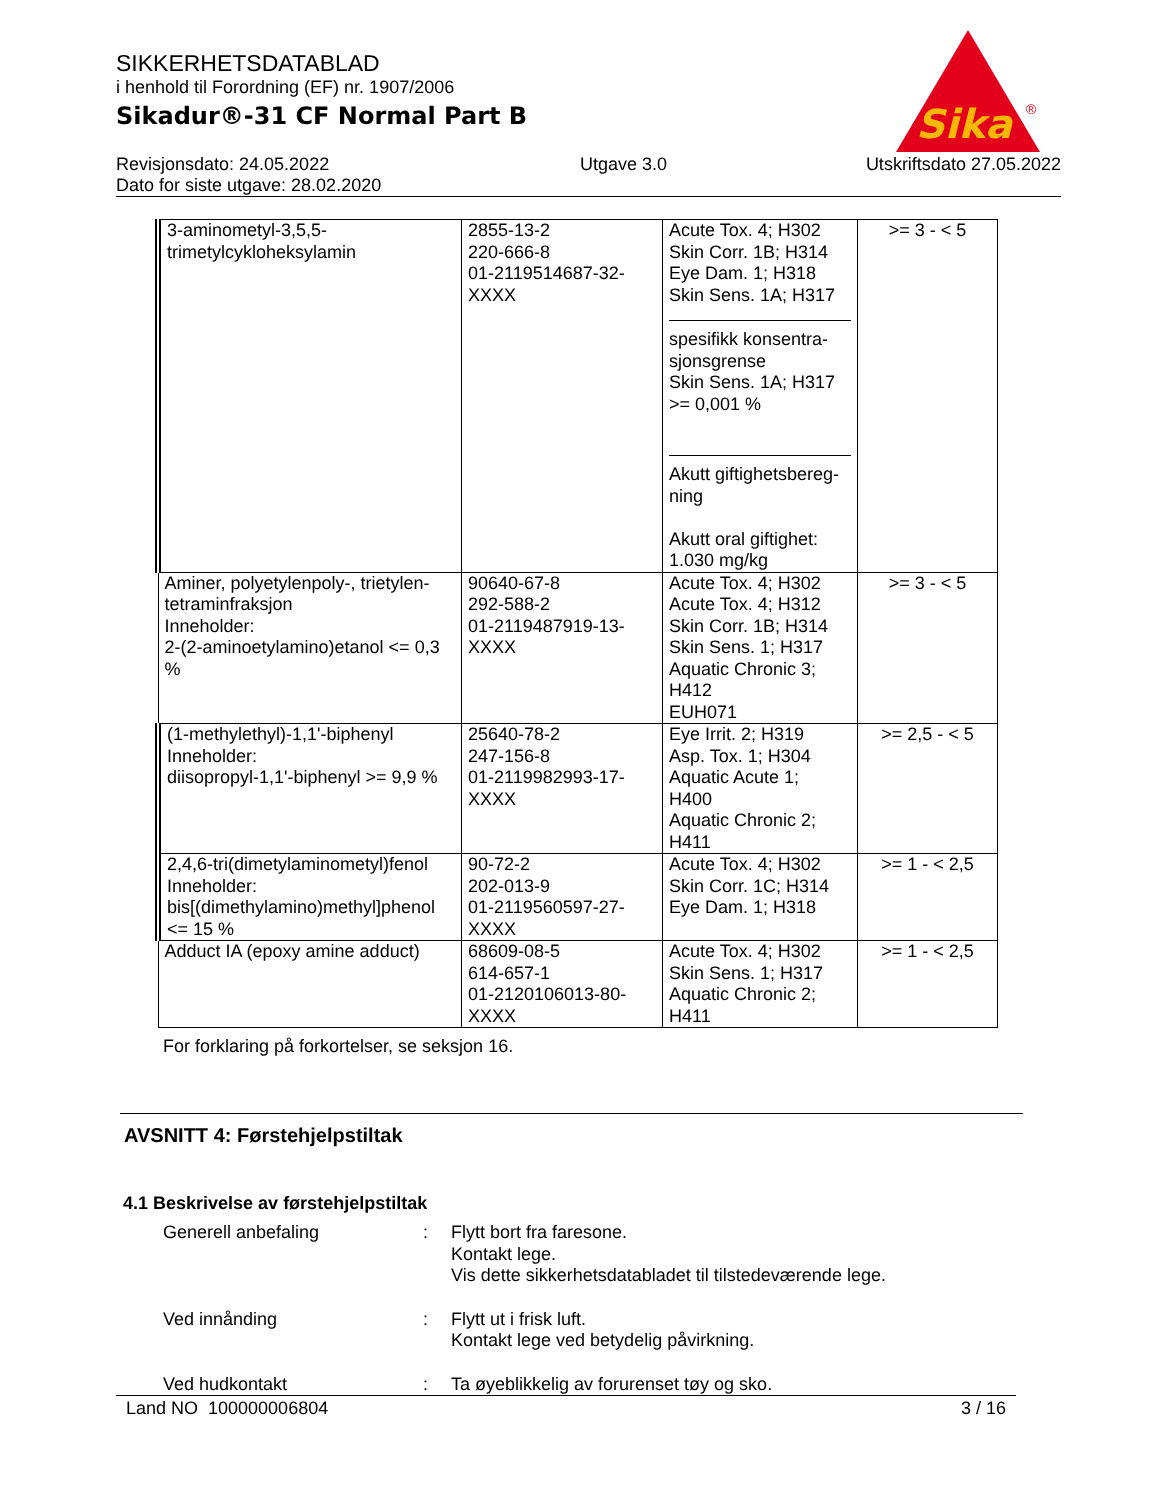Sika
®
SIKKERHETSDATABLAD
i henhold til Forordning (EF) nr. 1907/2006
Sikadur®-31 CF Normal Part B
Revisjonsdato: 24.05.2022
Dato for siste utgave: 28.02.2020
Utgave 3.0 Utskriftsdato 27.05.2022
| 3-aminometyl-3,5,5- trimetylcykloheksylamin | 2855-13-2 220-666-8 01-2119514687-32- XXXX | Acute Tox. 4; H302 Skin Corr. 1B; H314 Eye Dam. 1; H318 Skin Sens. 1A; H317 spesifikk konsentra- sjonsgrense Skin Sens. 1A; H317 >= 0,001 % Akutt giftighetsbereg- ning Akutt oral giftighet: 1.030 mg/kg | >= 3 - < 5 |
| Aminer, polyetylenpoly-, trietylen-tetraminfraksjon Inneholder: 2-(2-aminoetylamino)etanol <= 0,3 % | 90640-67-8 292-588-2 01-2119487919-13- XXXX | Acute Tox. 4; H302 Acute Tox. 4; H312 Skin Corr. 1B; H314 Skin Sens. 1; H317 Aquatic Chronic 3; H412 EUH071 | >= 3 - < 5 |
| (1-methylethyl)-1,1'-biphenyl Inneholder: diisopropyl-1,1'-biphenyl >= 9,9 % | 25640-78-2 247-156-8 01-2119982993-17- XXXX | Eye Irrit. 2; H319 Asp. Tox. 1; H304 Aquatic Acute 1; H400 Aquatic Chronic 2; H411 | >= 2,5 - < 5 |
| 2,4,6-tri(dimetylaminometyl)fenol Inneholder: bis[(dimethylamino)methyl]phenol <= 15 % | 90-72-2 202-013-9 01-2119560597-27- XXXX | Acute Tox. 4; H302 Skin Corr. 1C; H314 Eye Dam. 1; H318 | >= 1 - < 2,5 |
| Adduct IA (epoxy amine adduct) | 68609-08-5 614-657-1 01-2120106013-80- XXXX | Acute Tox. 4; H302 Skin Sens. 1; H317 Aquatic Chronic 2; H411 | >= 1 - < 2,5 |
For forklaring på forkortelser, se seksjon 16.
AVSNITT 4: Førstehjelpstiltak
4.1 Beskrivelse av førstehjelpstiltak
Generell anbefaling : Flytt bort fra faresone.
Kontakt lege.
Vis dette sikkerhetsdatabladet til tilstedeværende lege.
Ved innånding : Flytt ut i frisk luft.
Kontakt lege ved betydelig påvirkning.
Ved hudkontakt : Ta øyeblikkelig av forurenset tøy og sko.
Land NO 100000006804 3 / 16